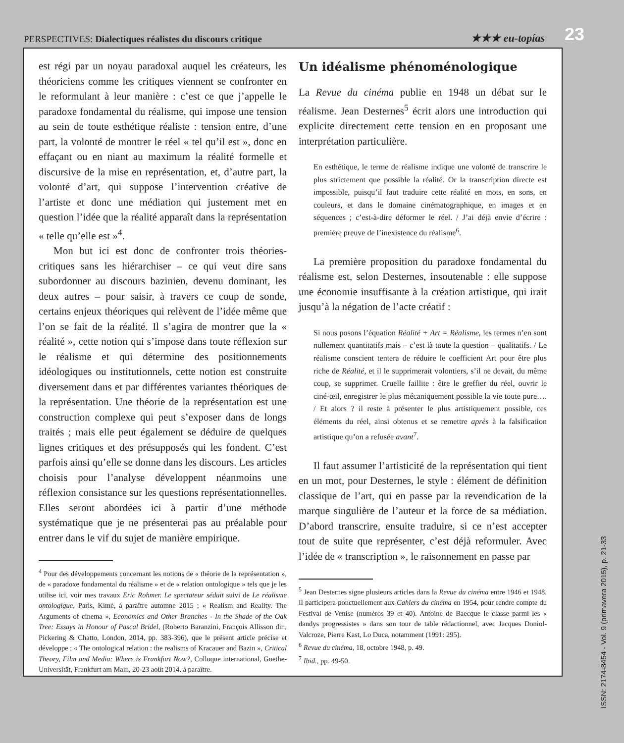PERSPECTIVES: Dialectiques réalistes du discours critique
★★★ eu-topías 23
est régi par un noyau paradoxal auquel les créateurs, les théoriciens comme les critiques viennent se confronter en le reformulant à leur manière : c’est ce que j’appelle le paradoxe fondamental du réalisme, qui impose une tension au sein de toute esthétique réaliste : tension entre, d’une part, la volonté de montrer le réel « tel qu’il est », donc en effaçant ou en niant au maximum la réalité formelle et discursive de la mise en représentation, et, d’autre part, la volonté d’art, qui suppose l’intervention créative de l’artiste et donc une médiation qui justement met en question l’idée que la réalité apparaît dans la représentation « telle qu’elle est »<sup>4</sup>.
Mon but ici est donc de confronter trois théories-critiques sans les hiérarchiser – ce qui veut dire sans subordonner au discours bazinien, devenu dominant, les deux autres – pour saisir, à travers ce coup de sonde, certains enjeux théoriques qui relèvent de l’idée même que l’on se fait de la réalité. Il s’agira de montrer que la « réalité », cette notion qui s’impose dans toute réflexion sur le réalisme et qui détermine des positionnements idéologiques ou institutionnels, cette notion est construite diversement dans et par différentes variantes théoriques de la représentation. Une théorie de la représentation est une construction complexe qui peut s’exposer dans de longs traités ; mais elle peut également se déduire de quelques lignes critiques et des présupposés qui les fondent. C’est parfois ainsi qu’elle se donne dans les discours. Les articles choisis pour l’analyse développent néanmoins une réflexion consistance sur les questions représentationnelles. Elles seront abordées ici à partir d’une méthode systématique que je ne présenterai pas au préalable pour entrer dans le vif du sujet de manière empirique.
<sup>4</sup> Pour des développements concernant les notions de « théorie de la représentation », de « paradoxe fondamental du réalisme » et de « relation ontologique » tels que je les utilise ici, voir mes travaux Eric Rohmer. Le spectateur séduit suivi de Le réalisme ontologique, Paris, Kimé, à paraître automne 2015 ; « Realism and Reality. The Arguments of cinema », Economics and Other Branches - In the Shade of the Oak Tree: Essays in Honour of Pascal Bridel, (Roberto Baranzini, François Allisson dir., Pickering & Chatto, London, 2014, pp. 383-396), que le présent article précise et développe ; « The ontological relation : the realisms of Kracauer and Bazin », Critical Theory, Film and Media: Where is Frankfurt Now?, Colloque international, Goethe-Universität, Frankfurt am Main, 20-23 août 2014, à paraître.
Un idéalisme phénoménologique
La Revue du cinéma publie en 1948 un débat sur le réalisme. Jean Desternes<sup>5</sup> écrit alors une introduction qui explicite directement cette tension en en proposant une interprétation particulière.
En esthétique, le terme de réalisme indique une volonté de transcrire le plus strictement que possible la réalité. Or la transcription directe est impossible, puisqu’il faut traduire cette réalité en mots, en sons, en couleurs, et dans le domaine cinématographique, en images et en séquences ; c’est-à-dire déformer le réel. / J’ai déjà envie d’écrire : première preuve de l’inexistence du réalisme<sup>6</sup>.
La première proposition du paradoxe fondamental du réalisme est, selon Desternes, insoutenable : elle suppose une économie insuffisante à la création artistique, qui irait jusqu’à la négation de l’acte créatif :
Si nous posons l’équation Réalité + Art = Réalisme, les termes n’en sont nullement quantitatifs mais – c’est là toute la question – qualitatifs. / Le réalisme conscient tentera de réduire le coefficient Art pour être plus riche de Réalité, et il le supprimerait volontiers, s’il ne devait, du même coup, se supprimer. Cruelle faillite : être le greffier du réel, ouvrir le ciné-œil, enregistrer le plus mécaniquement possible la vie toute pure…. / Et alors ? il reste à présenter le plus artistiquement possible, ces éléments du réel, ainsi obtenus et se remettre après à la falsification artistique qu’on a refusée avant<sup>7</sup>.
Il faut assumer l’artisticité de la représentation qui tient en un mot, pour Desternes, le style : élément de définition classique de l’art, qui en passe par la revendication de la marque singulière de l’auteur et la force de sa médiation. D’abord transcrire, ensuite traduire, si ce n’est accepter tout de suite que représenter, c’est déjà reformuler. Avec l’idée de « transcription », le raisonnement en passe par
<sup>5</sup> Jean Desternes signe plusieurs articles dans la Revue du cinéma entre 1946 et 1948. Il participera ponctuellement aux Cahiers du cinéma en 1954, pour rendre compte du Festival de Venise (numéros 39 et 40). Antoine de Baecque le classe parmi les « dandys progressistes » dans son tour de table rédactionnel, avec Jacques Doniol-Valcroze, Pierre Kast, Lo Duca, notamment (1991: 295).
<sup>6</sup> Revue du cinéma, 18, octobre 1948, p. 49.
<sup>7</sup> Ibid., pp. 49-50.
ISSN: 2174-8454 - Vol. 9 (primavera 2015), p. 21-33